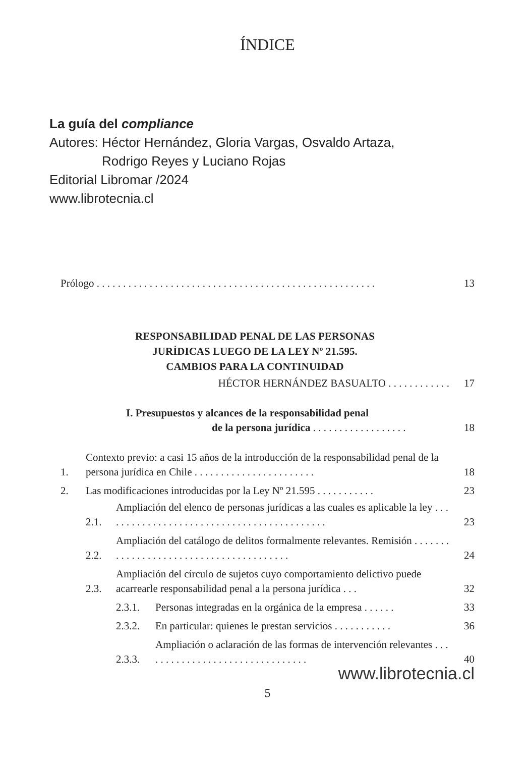ÍNDICE
La guía del compliance
Autores: Héctor Hernández, Gloria Vargas, Osvaldo Artaza,
Rodrigo Reyes y Luciano Rojas
Editorial Libromar /2024
www.librotecnia.cl
Prólogo . . . . . . . . . . . . . . . . . . . . . . . . . . . . . . . . . . . . . . . . . . . . . . . . . . . . .
13
RESPONSABILIDAD PENAL DE LAS PERSONAS
JURÍDICAS LUEGO DE LA LEY Nº 21.595.
CAMBIOS PARA LA CONTINUIDAD
HÉCTOR HERNÁNDEZ BASUALTO . . . . . . . . . . . .
17
I. Presupuestos y alcances de la responsabilidad penal
de la persona jurídica . . . . . . . . . . . . . . . . . .
18
1.
Contexto previo: a casi 15 años de la introducción de la responsabilidad penal de la persona jurídica en Chile . . . . . . . . . . . . . . . . . . . . . . .
18
2.
Las modificaciones introducidas por la Ley Nº 21.595 . . . . . . . . . . .
23
2.1.
Ampliación del elenco de personas jurídicas a las cuales es aplicable la ley . . . . . . . . . . . . . . . . . . . . . . . . . . . . . . . . . . . . . . . . . . .
23
2.2.
Ampliación del catálogo de delitos formalmente relevantes. Remisión . . . . . . . . . . . . . . . . . . . . . . . . . . . . . . . . . . . . . . . .
24
2.3.
Ampliación del círculo de sujetos cuyo comportamiento delictivo puede acarrearle responsabilidad penal a la persona jurídica . . .
32
2.3.1.
Personas integradas en la orgánica de la empresa . . . . . .
33
2.3.2.
En particular: quienes le prestan servicios . . . . . . . . . . .
36
2.3.3.
Ampliación o aclaración de las formas de intervención relevantes . . . . . . . . . . . . . . . . . . . . . . . . . . . . . . . .
40
www.librotecnia.cl
5